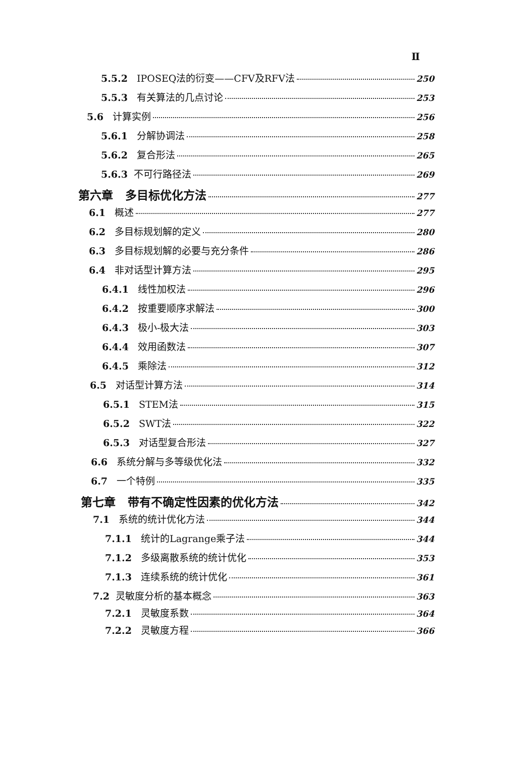Ⅱ
5.5.2 IPOSEQ法的衍变——CFV及RFV法 250
5.5.3 有关算法的几点讨论 253
5.6 计算实例 256
5.6.1 分解协调法 258
5.6.2 复合形法 265
5.6.3 不可行路径法 269
第六章 多目标优化方法 277
6.1 概述 277
6.2 多目标规划解的定义 280
6.3 多目标规划解的必要与充分条件 286
6.4 非对话型计算方法 295
6.4.1 线性加权法 296
6.4.2 按重要顺序求解法 300
6.4.3 极小-极大法 303
6.4.4 效用函数法 307
6.4.5 乘除法 312
6.5 对话型计算方法 314
6.5.1 STEM法 315
6.5.2 SWT法 322
6.5.3 对话型复合形法 327
6.6 系统分解与多等级优化法 332
6.7 一个特例 335
第七章 带有不确定性因素的优化方法 342
7.1 系统的统计优化方法 344
7.1.1 统计的Lagrange乘子法 344
7.1.2 多级离散系统的统计优化 353
7.1.3 连续系统的统计优化 361
7.2 灵敏度分析的基本概念 363
7.2.1 灵敏度系数 364
7.2.2 灵敏度方程 366